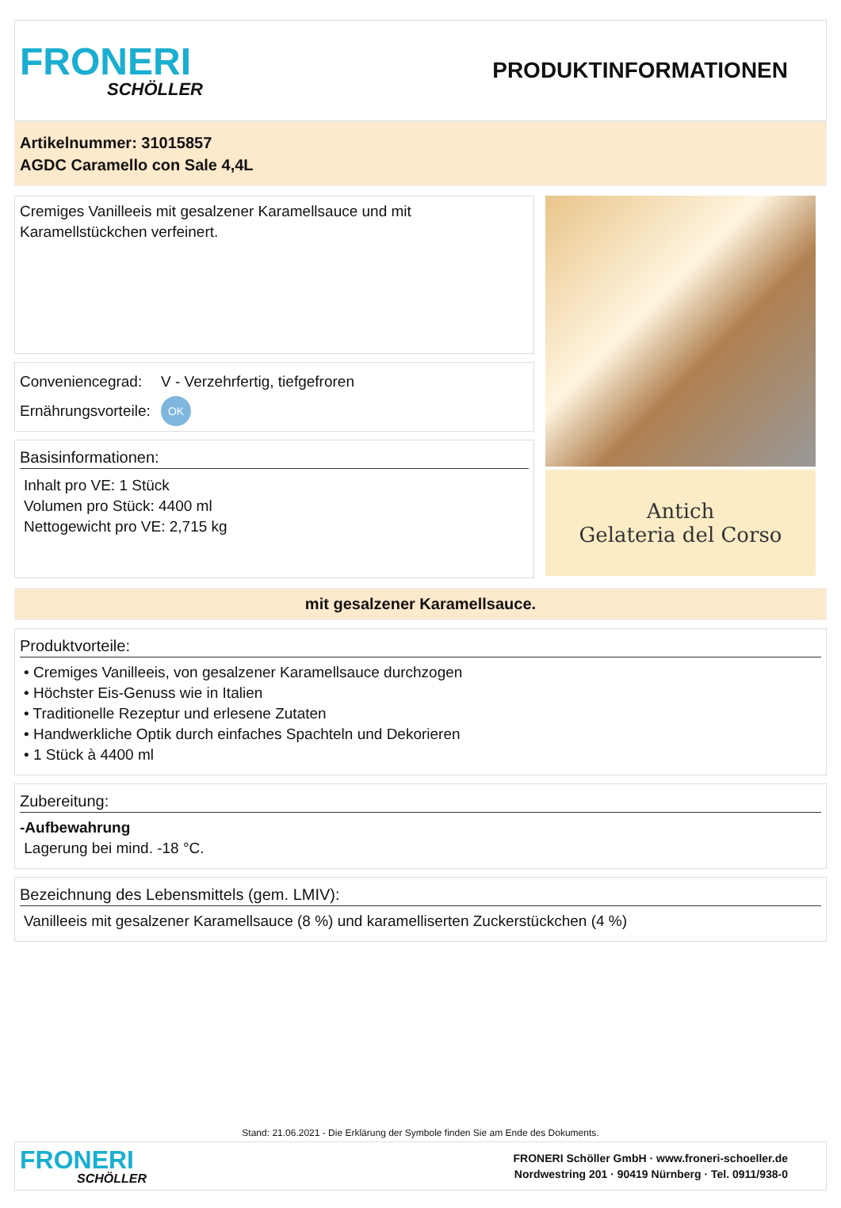FRONERI
SCHÖLLER
PRODUKTINFORMATIONEN
Artikelnummer: 31015857
AGDC Caramello con Sale 4,4L
Cremiges Vanilleeis mit gesalzener Karamellsauce und mit Karamellstückchen verfeinert.
Conveniencegrad: V - Verzehrfertig, tiefgefroren
Ernährungsvorteile: OK
Basisinformationen:
Inhalt pro VE: 1 Stück
Volumen pro Stück: 4400 ml
Nettogewicht pro VE: 2,715 kg
Antich
Gelateria del Corso
mit gesalzener Karamellsauce.
Produktvorteile:
• Cremiges Vanilleeis, von gesalzener Karamellsauce durchzogen
• Höchster Eis-Genuss wie in Italien
• Traditionelle Rezeptur und erlesene Zutaten
• Handwerkliche Optik durch einfaches Spachteln und Dekorieren
• 1 Stück à 4400 ml
Zubereitung:
-Aufbewahrung
Lagerung bei mind. -18 °C.
Bezeichnung des Lebensmittels (gem. LMIV):
Vanilleeis mit gesalzener Karamellsauce (8 %) und karamelliserten Zuckerstückchen (4 %)
Stand: 21.06.2021 - Die Erklärung der Symbole finden Sie am Ende des Dokuments.
FRONERI
SCHÖLLER
FRONERI Schöller GmbH · www.froneri-schoeller.de
Nordwestring 201 · 90419 Nürnberg · Tel. 0911/938-0